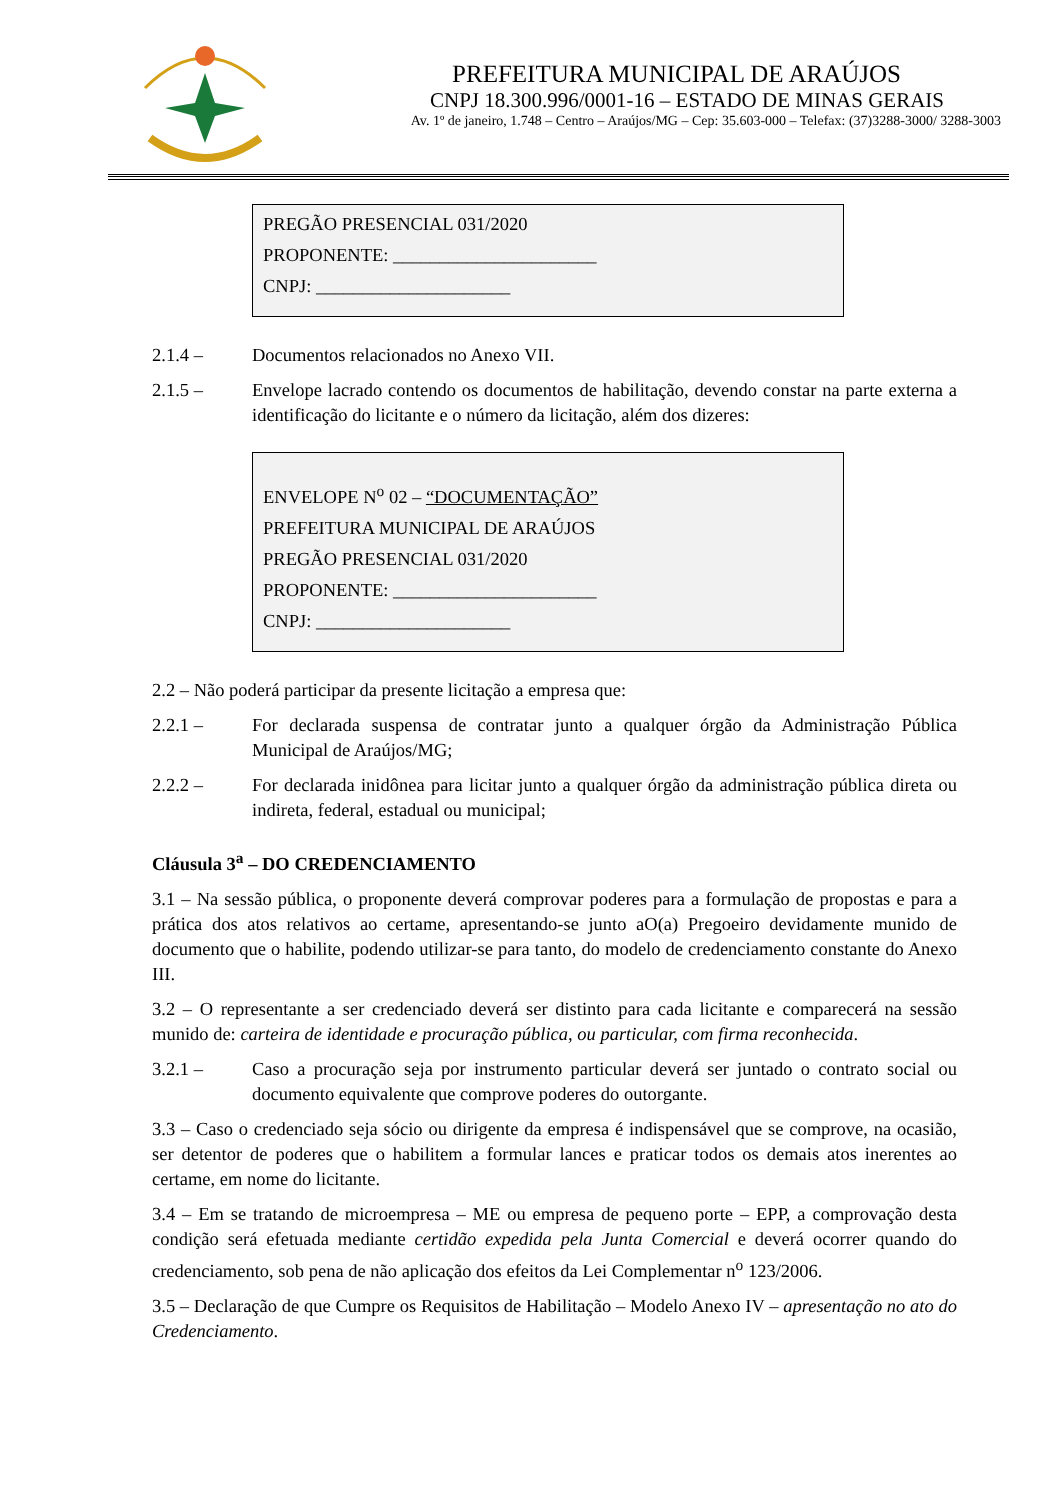PREFEITURA MUNICIPAL DE ARAÚJOS
CNPJ 18.300.996/0001-16 – ESTADO DE MINAS GERAIS
Av. 1º de janeiro, 1.748 – Centro – Araújos/MG – Cep: 35.603-000 – Telefax: (37)3288-3000/ 3288-3003
PREGÃO PRESENCIAL 031/2020
PROPONENTE: ______________________
CNPJ: _____________________
2.1.4 – Documentos relacionados no Anexo VII.
2.1.5 – Envelope lacrado contendo os documentos de habilitação, devendo constar na parte externa a identificação do licitante e o número da licitação, além dos dizeres:
ENVELOPE N<sup>o</sup> 02 – “DOCUMENTAÇÃO”
PREFEITURA MUNICIPAL DE ARAÚJOS
PREGÃO PRESENCIAL 031/2020
PROPONENTE: ______________________
CNPJ: _____________________
2.2 – Não poderá participar da presente licitação a empresa que:
2.2.1 – For declarada suspensa de contratar junto a qualquer órgão da Administração Pública Municipal de Araújos/MG;
2.2.2 – For declarada inidônea para licitar junto a qualquer órgão da administração pública direta ou indireta, federal, estadual ou municipal;
Cláusula 3<sup>a</sup> – DO CREDENCIAMENTO
3.1 – Na sessão pública, o proponente deverá comprovar poderes para a formulação de propostas e para a prática dos atos relativos ao certame, apresentando-se junto aO(a) Pregoeiro devidamente munido de documento que o habilite, podendo utilizar-se para tanto, do modelo de credenciamento constante do Anexo III.
3.2 – O representante a ser credenciado deverá ser distinto para cada licitante e comparecerá na sessão munido de: carteira de identidade e procuração pública, ou particular, com firma reconhecida.
3.2.1 – Caso a procuração seja por instrumento particular deverá ser juntado o contrato social ou documento equivalente que comprove poderes do outorgante.
3.3 – Caso o credenciado seja sócio ou dirigente da empresa é indispensável que se comprove, na ocasião, ser detentor de poderes que o habilitem a formular lances e praticar todos os demais atos inerentes ao certame, em nome do licitante.
3.4 – Em se tratando de microempresa – ME ou empresa de pequeno porte – EPP, a comprovação desta condição será efetuada mediante certidão expedida pela Junta Comercial e deverá ocorrer quando do credenciamento, sob pena de não aplicação dos efeitos da Lei Complementar n<sup>o</sup> 123/2006.
3.5 – Declaração de que Cumpre os Requisitos de Habilitação – Modelo Anexo IV – apresentação no ato do Credenciamento.